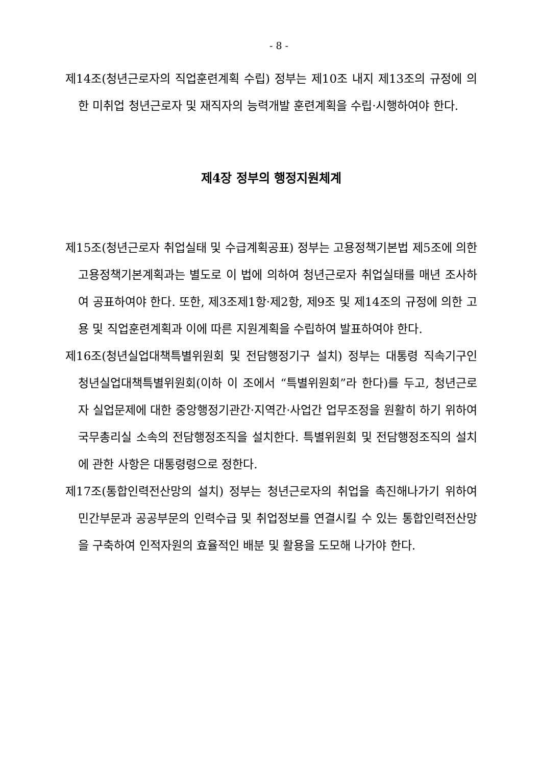- 8 -
제14조(청년근로자의 직업훈련계획 수립) 정부는 제10조 내지 제13조의 규정에 의한 미취업 청년근로자 및 재직자의 능력개발 훈련계획을 수립·시행하여야 한다.
제4장 정부의 행정지원체계
제15조(청년근로자 취업실태 및 수급계획공표) 정부는 고용정책기본법 제5조에 의한 고용정책기본계획과는 별도로 이 법에 의하여 청년근로자 취업실태를 매년 조사하여 공표하여야 한다. 또한, 제3조제1항·제2항, 제9조 및 제14조의 규정에 의한 고용 및 직업훈련계획과 이에 따른 지원계획을 수립하여 발표하여야 한다.
제16조(청년실업대책특별위원회 및 전담행정기구 설치) 정부는 대통령 직속기구인 청년실업대책특별위원회(이하 이 조에서 “특별위원회”라 한다)를 두고, 청년근로자 실업문제에 대한 중앙행정기관간·지역간·사업간 업무조정을 원활히 하기 위하여 국무총리실 소속의 전담행정조직을 설치한다. 특별위원회 및 전담행정조직의 설치에 관한 사항은 대통령령으로 정한다.
제17조(통합인력전산망의 설치) 정부는 청년근로자의 취업을 촉진해나가기 위하여 민간부문과 공공부문의 인력수급 및 취업정보를 연결시킬 수 있는 통합인력전산망을 구축하여 인적자원의 효율적인 배분 및 활용을 도모해 나가야 한다.